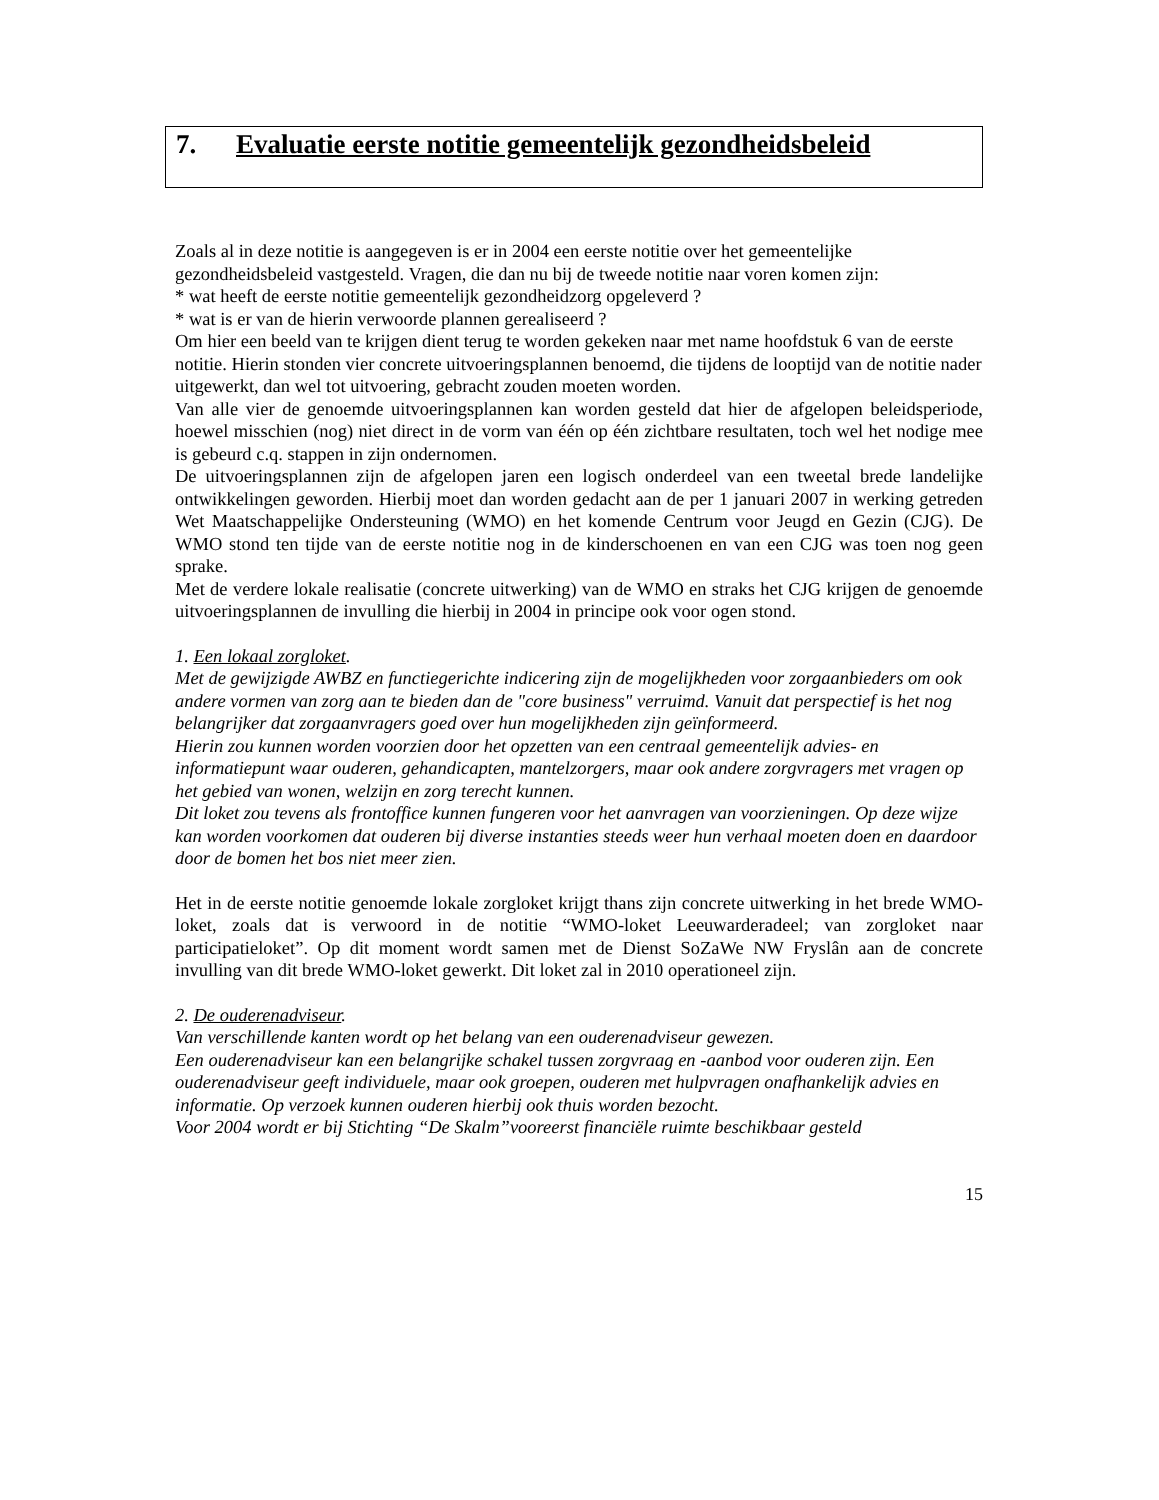7. Evaluatie eerste notitie gemeentelijk gezondheidsbeleid
Zoals al in deze notitie is aangegeven is er in 2004 een eerste notitie over het gemeentelijke gezondheidsbeleid vastgesteld. Vragen, die dan nu bij de tweede notitie naar voren komen zijn:
* wat heeft de eerste notitie gemeentelijk gezondheidzorg opgeleverd ?
* wat is er van de hierin verwoorde plannen gerealiseerd ?
Om hier een beeld van te krijgen dient terug te worden gekeken naar met name hoofdstuk 6 van de eerste notitie. Hierin stonden vier concrete uitvoeringsplannen benoemd, die tijdens de looptijd van de notitie nader uitgewerkt, dan wel tot uitvoering, gebracht zouden moeten worden.
Van alle vier de genoemde uitvoeringsplannen kan worden gesteld dat hier de afgelopen beleidsperiode, hoewel misschien (nog) niet direct in de vorm van één op één zichtbare resultaten, toch wel het nodige mee is gebeurd c.q. stappen in zijn ondernomen.
De uitvoeringsplannen zijn de afgelopen jaren een logisch onderdeel van een tweetal brede landelijke ontwikkelingen geworden. Hierbij moet dan worden gedacht aan de per 1 januari 2007 in werking getreden Wet Maatschappelijke Ondersteuning (WMO) en het komende Centrum voor Jeugd en Gezin (CJG). De WMO stond ten tijde van de eerste notitie nog in de kinderschoenen en van een CJG was toen nog geen sprake.
Met de verdere lokale realisatie (concrete uitwerking) van de WMO en straks het CJG krijgen de genoemde uitvoeringsplannen de invulling die hierbij in 2004 in principe ook voor ogen stond.
1. Een lokaal zorgloket.
Met de gewijzigde AWBZ en functiegerichte indicering zijn de mogelijkheden voor zorgaanbieders om ook andere vormen van zorg aan te bieden dan de "core business" verruimd. Vanuit dat perspectief is het nog belangrijker dat zorgaanvragers goed over hun mogelijkheden zijn geïnformeerd.
Hierin zou kunnen worden voorzien door het opzetten van een centraal gemeentelijk advies- en informatiepunt waar ouderen, gehandicapten, mantelzorgers, maar ook andere zorgvragers met vragen op het gebied van wonen, welzijn en zorg terecht kunnen.
Dit loket zou tevens als frontoffice kunnen fungeren voor het aanvragen van voorzieningen. Op deze wijze kan worden voorkomen dat ouderen bij diverse instanties steeds weer hun verhaal moeten doen en daardoor door de bomen het bos niet meer zien.
Het in de eerste notitie genoemde lokale zorgloket krijgt thans zijn concrete uitwerking in het brede WMO-loket, zoals dat is verwoord in de notitie “WMO-loket Leeuwarderadeel; van zorgloket naar participatieloket”. Op dit moment wordt samen met de Dienst SoZaWe NW Fryslân aan de concrete invulling van dit brede WMO-loket gewerkt. Dit loket zal in 2010 operationeel zijn.
2. De ouderenadviseur.
Van verschillende kanten wordt op het belang van een ouderenadviseur gewezen.
Een ouderenadviseur kan een belangrijke schakel tussen zorgvraag en -aanbod voor ouderen zijn. Een ouderenadviseur geeft individuele, maar ook groepen, ouderen met hulpvragen onafhankelijk advies en informatie. Op verzoek kunnen ouderen hierbij ook thuis worden bezocht.
Voor 2004 wordt er bij Stichting “De Skalm”vooreerst financiële ruimte beschikbaar gesteld
15